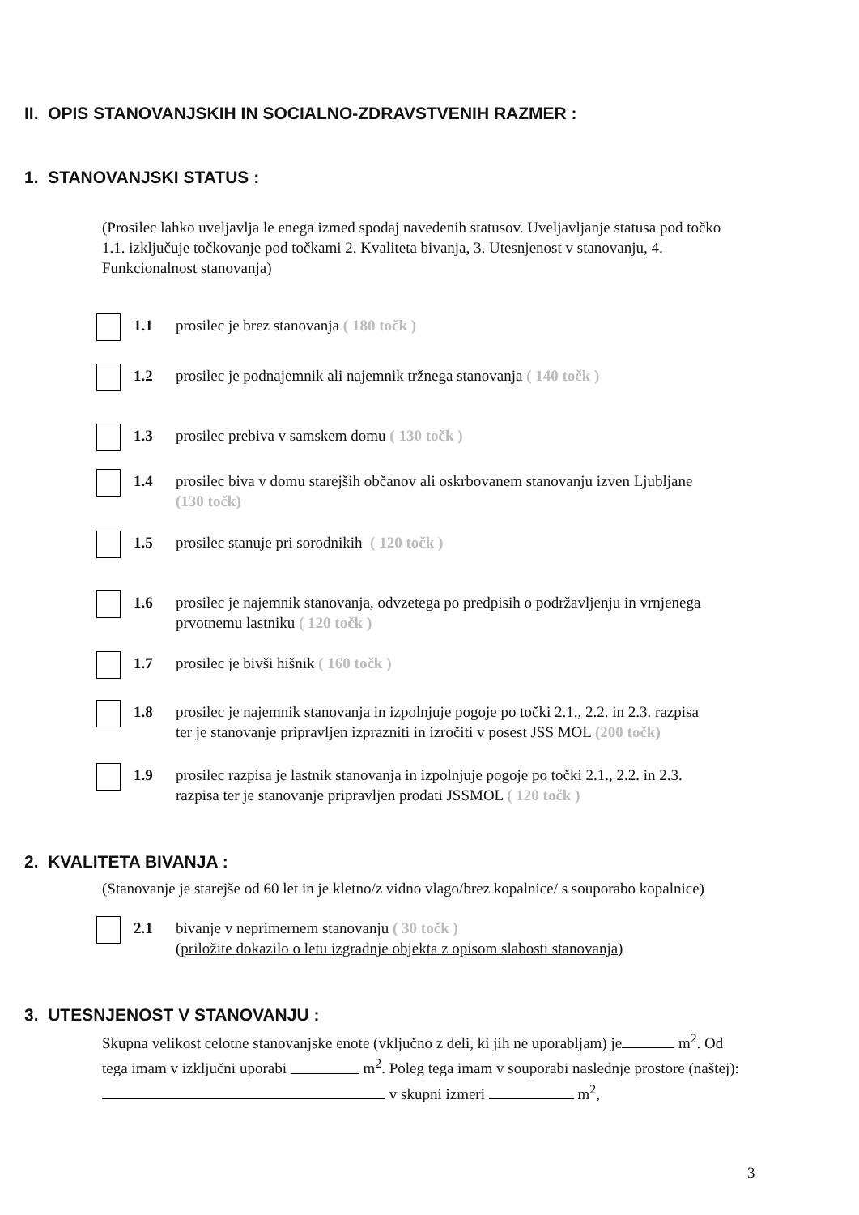II. OPIS STANOVANJSKIH IN SOCIALNO-ZDRAVSTVENIH RAZMER :
1. STANOVANJSKI STATUS :
(Prosilec lahko uveljavlja le enega izmed spodaj navedenih statusov. Uveljavljanje statusa pod točko 1.1. izključuje točkovanje pod točkami 2. Kvaliteta bivanja, 3. Utesnjenost v stanovanju, 4. Funkcionalnost stanovanja)
1.1 prosilec je brez stanovanja ( 180 točk )
1.2 prosilec je podnajemnik ali najemnik tržnega stanovanja ( 140 točk )
1.3 prosilec prebiva v samskem domu ( 130 točk )
1.4 prosilec biva v domu starejših občanov ali oskrbovanem stanovanju izven Ljubljane (130 točk)
1.5 prosilec stanuje pri sorodnikih ( 120 točk )
1.6 prosilec je najemnik stanovanja, odvzetega po predpisih o podržavljenju in vrnjenega prvotnemu lastniku ( 120 točk )
1.7 prosilec je bivši hišnik ( 160 točk )
1.8 prosilec je najemnik stanovanja in izpolnjuje pogoje po točki 2.1., 2.2. in 2.3. razpisa ter je stanovanje pripravljen izprazniti in izročiti v posest JSS MOL (200 točk)
1.9 prosilec razpisa je lastnik stanovanja in izpolnjuje pogoje po točki 2.1., 2.2. in 2.3. razpisa ter je stanovanje pripravljen prodati JSSMOL ( 120 točk )
2. KVALITETA BIVANJA :
(Stanovanje je starejše od 60 let in je kletno/z vidno vlago/brez kopalnice/ s souporabo kopalnice)
2.1 bivanje v neprimernem stanovanju ( 30 točk )
(priložite dokazilo o letu izgradnje objekta z opisom slabosti stanovanja)
3. UTESNJENOST V STANOVANJU :
Skupna velikost celotne stanovanjske enote (vključno z deli, ki jih ne uporabljam) je m<sup>2</sup>. Od tega imam v izključni uporabi m<sup>2</sup>. Poleg tega imam v souporabi naslednje prostore (naštej): v skupni izmeri m<sup>2</sup>,
3